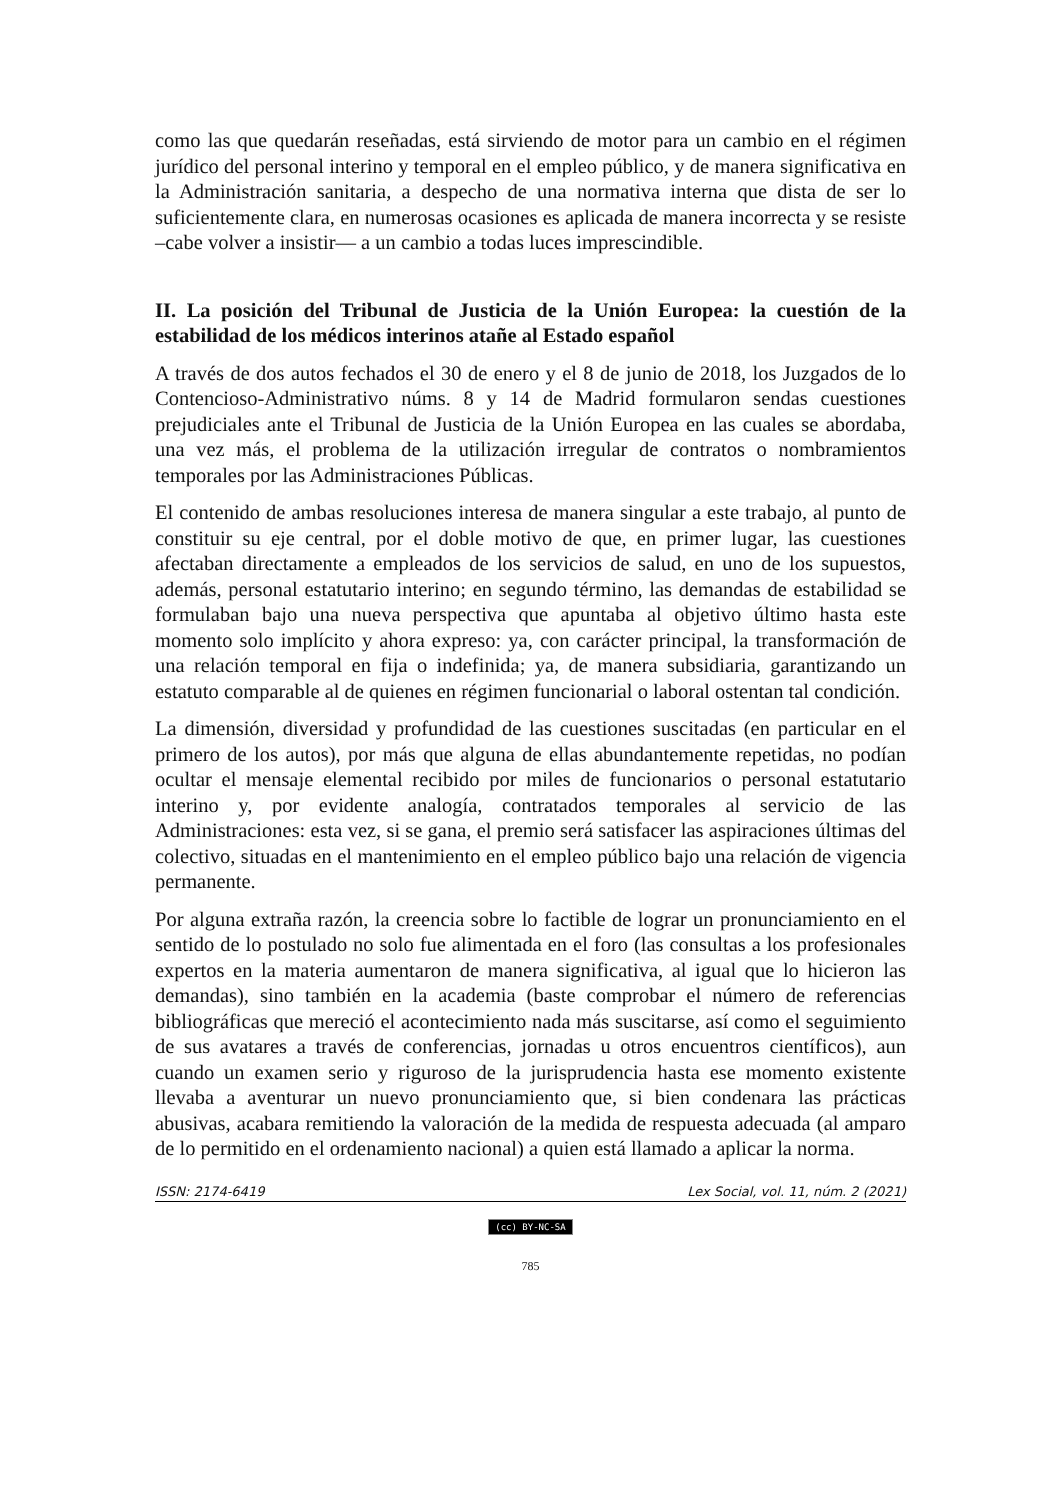como las que quedarán reseñadas, está sirviendo de motor para un cambio en el régimen jurídico del personal interino y temporal en el empleo público, y de manera significativa en la Administración sanitaria, a despecho de una normativa interna que dista de ser lo suficientemente clara, en numerosas ocasiones es aplicada de manera incorrecta y se resiste –cabe volver a insistir— a un cambio a todas luces imprescindible.
II. La posición del Tribunal de Justicia de la Unión Europea: la cuestión de la estabilidad de los médicos interinos atañe al Estado español
A través de dos autos fechados el 30 de enero y el 8 de junio de 2018, los Juzgados de lo Contencioso-Administrativo núms. 8 y 14 de Madrid formularon sendas cuestiones prejudiciales ante el Tribunal de Justicia de la Unión Europea en las cuales se abordaba, una vez más, el problema de la utilización irregular de contratos o nombramientos temporales por las Administraciones Públicas.
El contenido de ambas resoluciones interesa de manera singular a este trabajo, al punto de constituir su eje central, por el doble motivo de que, en primer lugar, las cuestiones afectaban directamente a empleados de los servicios de salud, en uno de los supuestos, además, personal estatutario interino; en segundo término, las demandas de estabilidad se formulaban bajo una nueva perspectiva que apuntaba al objetivo último hasta este momento solo implícito y ahora expreso: ya, con carácter principal, la transformación de una relación temporal en fija o indefinida; ya, de manera subsidiaria, garantizando un estatuto comparable al de quienes en régimen funcionarial o laboral ostentan tal condición.
La dimensión, diversidad y profundidad de las cuestiones suscitadas (en particular en el primero de los autos), por más que alguna de ellas abundantemente repetidas, no podían ocultar el mensaje elemental recibido por miles de funcionarios o personal estatutario interino y, por evidente analogía, contratados temporales al servicio de las Administraciones: esta vez, si se gana, el premio será satisfacer las aspiraciones últimas del colectivo, situadas en el mantenimiento en el empleo público bajo una relación de vigencia permanente.
Por alguna extraña razón, la creencia sobre lo factible de lograr un pronunciamiento en el sentido de lo postulado no solo fue alimentada en el foro (las consultas a los profesionales expertos en la materia aumentaron de manera significativa, al igual que lo hicieron las demandas), sino también en la academia (baste comprobar el número de referencias bibliográficas que mereció el acontecimiento nada más suscitarse, así como el seguimiento de sus avatares a través de conferencias, jornadas u otros encuentros científicos), aun cuando un examen serio y riguroso de la jurisprudencia hasta ese momento existente llevaba a aventurar un nuevo pronunciamiento que, si bien condenara las prácticas abusivas, acabara remitiendo la valoración de la medida de respuesta adecuada (al amparo de lo permitido en el ordenamiento nacional) a quien está llamado a aplicar la norma.
ISSN: 2174-6419 Lex Social, vol. 11, núm. 2 (2021)
(cc) BY-NC-SA
785